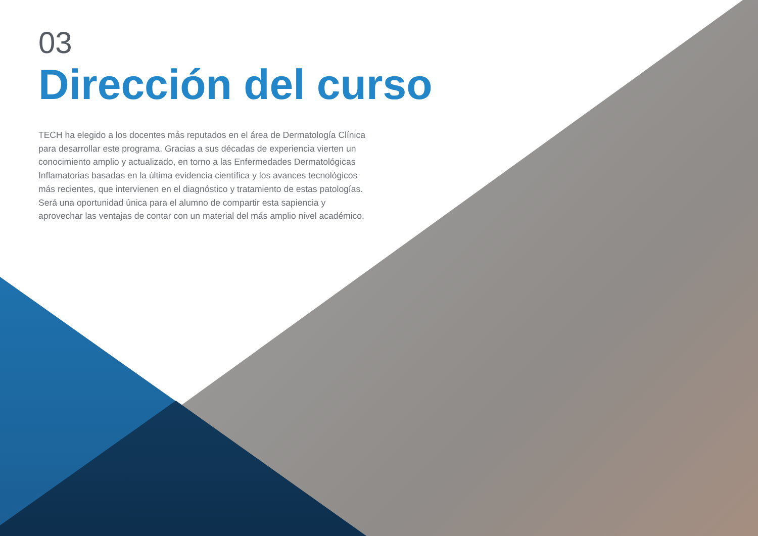03
Dirección del curso
TECH ha elegido a los docentes más reputados en el área de Dermatología Clínica para desarrollar este programa. Gracias a sus décadas de experiencia vierten un conocimiento amplio y actualizado, en torno a las Enfermedades Dermatológicas Inflamatorias basadas en la última evidencia científica y los avances tecnológicos más recientes, que intervienen en el diagnóstico y tratamiento de estas patologías. Será una oportunidad única para el alumno de compartir esta sapiencia y aprovechar las ventajas de contar con un material del más amplio nivel académico.